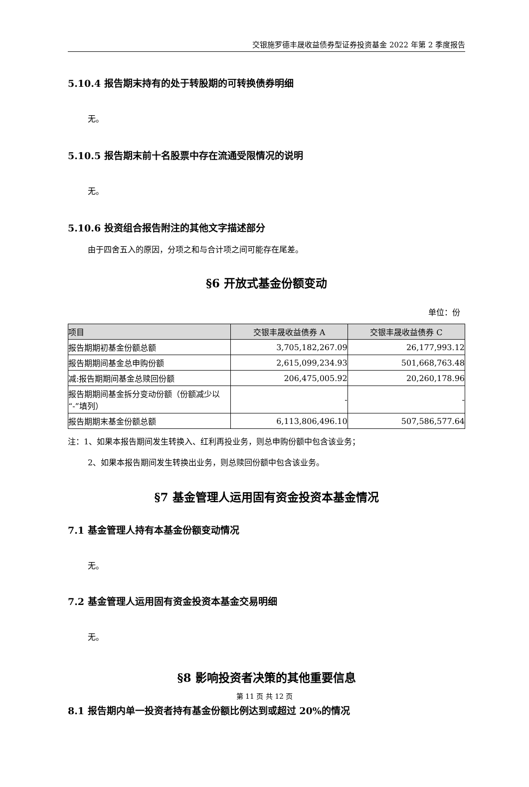交银施罗德丰晟收益债券型证券投资基金 2022 年第 2 季度报告
5.10.4 报告期末持有的处于转股期的可转换债券明细
无。
5.10.5 报告期末前十名股票中存在流通受限情况的说明
无。
5.10.6 投资组合报告附注的其他文字描述部分
由于四舍五入的原因，分项之和与合计项之间可能存在尾差。
§6 开放式基金份额变动
单位：份
| 项目 | 交银丰晟收益债券 A | 交银丰晟收益债券 C |
| --- | --- | --- |
| 报告期期初基金份额总额 | 3,705,182,267.09 | 26,177,993.12 |
| 报告期期间基金总申购份额 | 2,615,099,234.93 | 501,668,763.48 |
| 减:报告期期间基金总赎回份额 | 206,475,005.92 | 20,260,178.96 |
| 报告期期间基金拆分变动份额（份额减少以“-”填列） | - | - |
| 报告期期末基金份额总额 | 6,113,806,496.10 | 507,586,577.64 |
注：1、如果本报告期间发生转换入、红利再投业务，则总申购份额中包含该业务；
2、如果本报告期间发生转换出业务，则总赎回份额中包含该业务。
§7 基金管理人运用固有资金投资本基金情况
7.1 基金管理人持有本基金份额变动情况
无。
7.2 基金管理人运用固有资金投资本基金交易明细
无。
§8 影响投资者决策的其他重要信息
8.1 报告期内单一投资者持有基金份额比例达到或超过 20%的情况
第 11 页 共 12 页